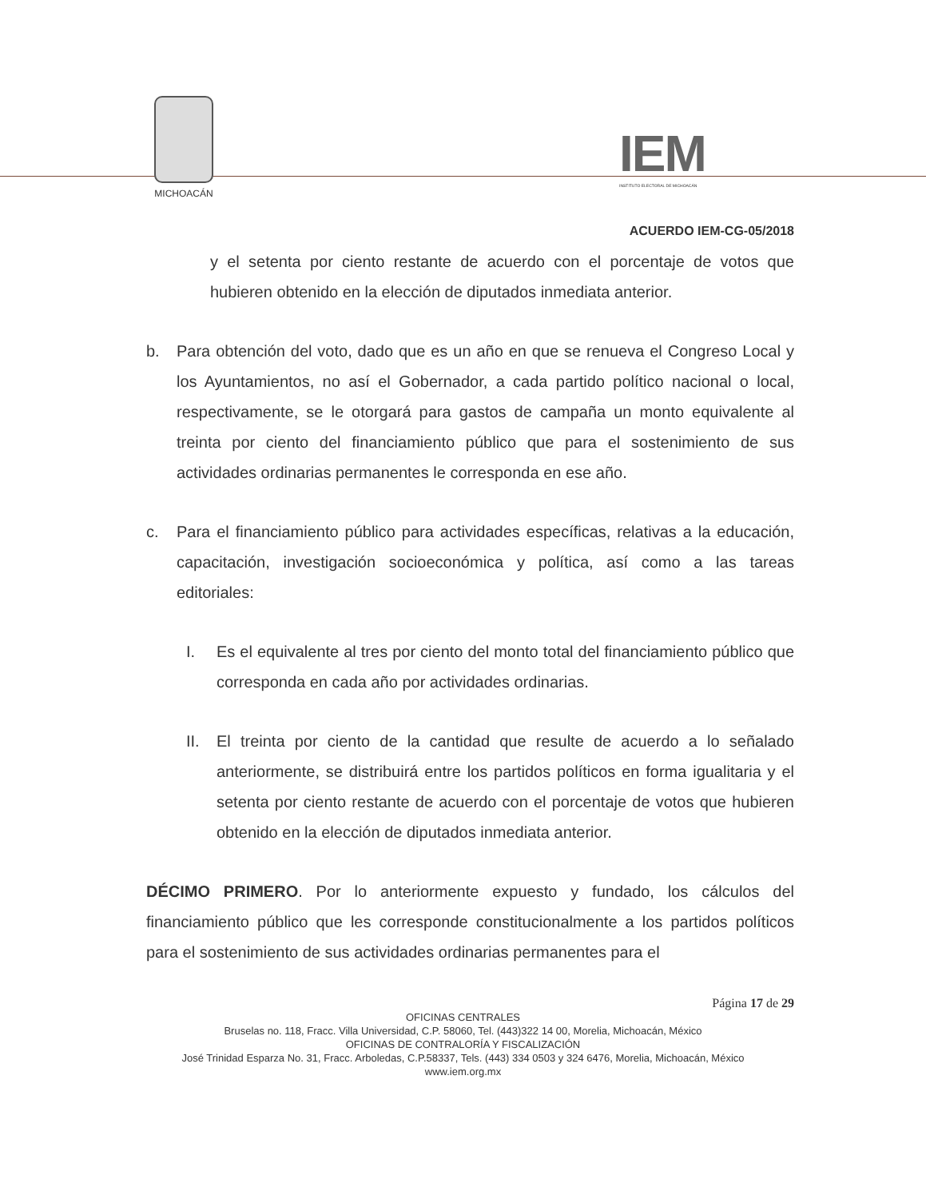MICHOACÁN
IEM
INSTITUTO ELECTORAL DE MICHOACÁN
ACUERDO IEM-CG-05/2018
y el setenta por ciento restante de acuerdo con el porcentaje de votos que hubieren obtenido en la elección de diputados inmediata anterior.
b. Para obtención del voto, dado que es un año en que se renueva el Congreso Local y los Ayuntamientos, no así el Gobernador, a cada partido político nacional o local, respectivamente, se le otorgará para gastos de campaña un monto equivalente al treinta por ciento del financiamiento público que para el sostenimiento de sus actividades ordinarias permanentes le corresponda en ese año.
c. Para el financiamiento público para actividades específicas, relativas a la educación, capacitación, investigación socioeconómica y política, así como a las tareas editoriales:
I. Es el equivalente al tres por ciento del monto total del financiamiento público que corresponda en cada año por actividades ordinarias.
II. El treinta por ciento de la cantidad que resulte de acuerdo a lo señalado anteriormente, se distribuirá entre los partidos políticos en forma igualitaria y el setenta por ciento restante de acuerdo con el porcentaje de votos que hubieren obtenido en la elección de diputados inmediata anterior.
DÉCIMO PRIMERO. Por lo anteriormente expuesto y fundado, los cálculos del financiamiento público que les corresponde constitucionalmente a los partidos políticos para el sostenimiento de sus actividades ordinarias permanentes para el
Página 17 de 29
OFICINAS CENTRALES
Bruselas no. 118, Fracc. Villa Universidad, C.P. 58060, Tel. (443)322 14 00, Morelia, Michoacán, México
OFICINAS DE CONTRALORÍA Y FISCALIZACIÓN
José Trinidad Esparza No. 31, Fracc. Arboledas, C.P.58337, Tels. (443) 334 0503 y 324 6476, Morelia, Michoacán, México
www.iem.org.mx